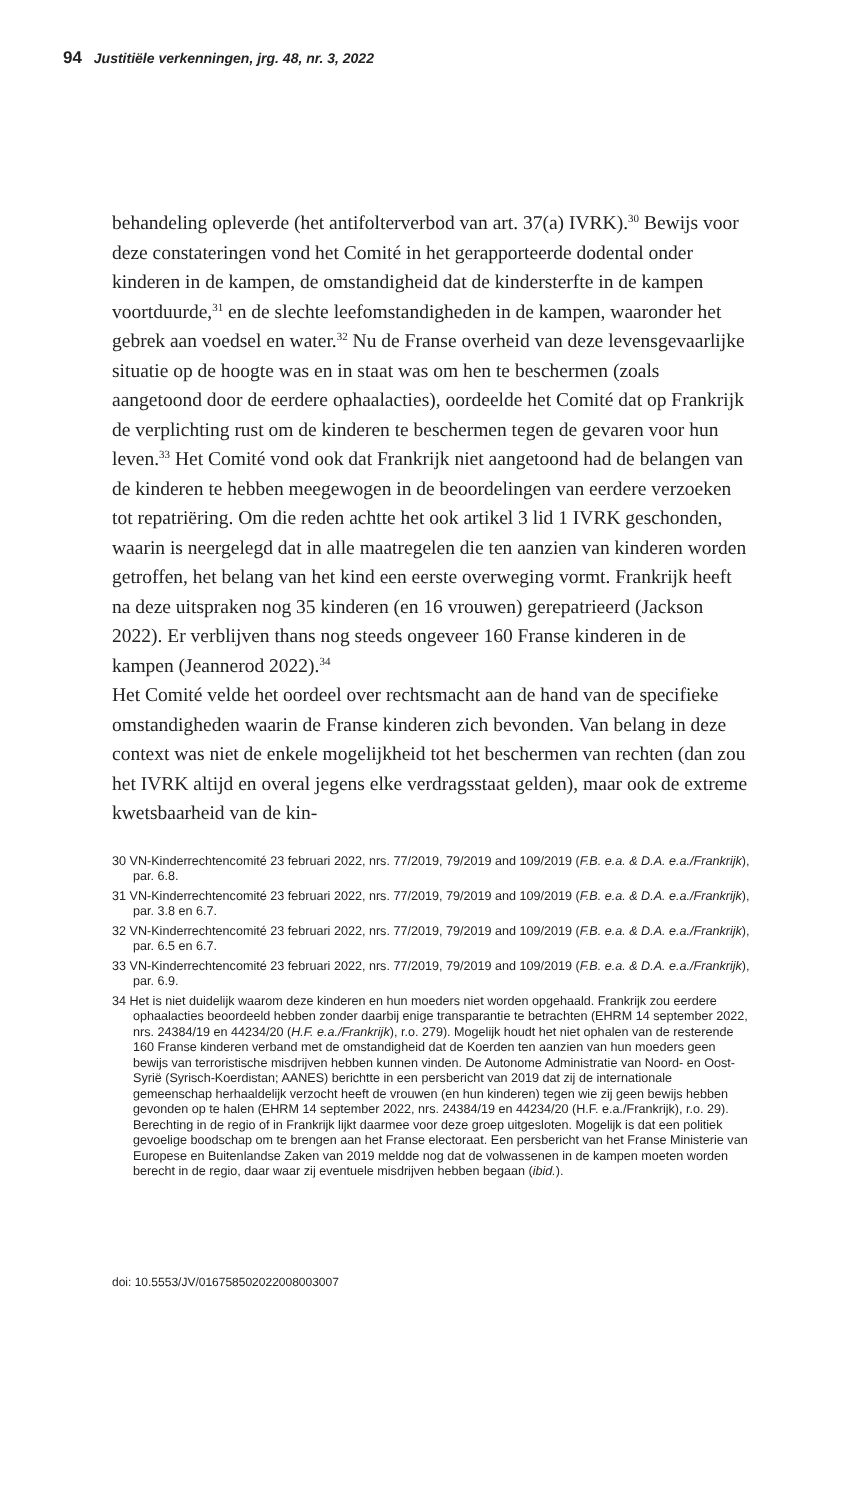94 Justitiële verkenningen, jrg. 48, nr. 3, 2022
behandeling opleverde (het antifolterverbod van art. 37(a) IVRK).<sup>30</sup> Bewijs voor deze constateringen vond het Comité in het gerapporteerde dodental onder kinderen in de kampen, de omstandigheid dat de kindersterfte in de kampen voortduurde,<sup>31</sup> en de slechte leefomstandigheden in de kampen, waaronder het gebrek aan voedsel en water.<sup>32</sup> Nu de Franse overheid van deze levensgevaarlijke situatie op de hoogte was en in staat was om hen te beschermen (zoals aangetoond door de eerdere ophaalacties), oordeelde het Comité dat op Frankrijk de verplichting rust om de kinderen te beschermen tegen de gevaren voor hun leven.<sup>33</sup> Het Comité vond ook dat Frankrijk niet aangetoond had de belangen van de kinderen te hebben meegewogen in de beoordelingen van eerdere verzoeken tot repatriëring. Om die reden achtte het ook artikel 3 lid 1 IVRK geschonden, waarin is neergelegd dat in alle maatregelen die ten aanzien van kinderen worden getroffen, het belang van het kind een eerste overweging vormt. Frankrijk heeft na deze uitspraken nog 35 kinderen (en 16 vrouwen) gerepatrieerd (Jackson 2022). Er verblijven thans nog steeds ongeveer 160 Franse kinderen in de kampen (Jeannerod 2022).<sup>34</sup>
Het Comité velde het oordeel over rechtsmacht aan de hand van de specifieke omstandigheden waarin de Franse kinderen zich bevonden. Van belang in deze context was niet de enkele mogelijkheid tot het beschermen van rechten (dan zou het IVRK altijd en overal jegens elke verdragsstaat gelden), maar ook de extreme kwetsbaarheid van de kin-
30 VN-Kinderrechtencomité 23 februari 2022, nrs. 77/2019, 79/2019 and 109/2019 (F.B. e.a. & D.A. e.a./Frankrijk), par. 6.8.
31 VN-Kinderrechtencomité 23 februari 2022, nrs. 77/2019, 79/2019 and 109/2019 (F.B. e.a. & D.A. e.a./Frankrijk), par. 3.8 en 6.7.
32 VN-Kinderrechtencomité 23 februari 2022, nrs. 77/2019, 79/2019 and 109/2019 (F.B. e.a. & D.A. e.a./Frankrijk), par. 6.5 en 6.7.
33 VN-Kinderrechtencomité 23 februari 2022, nrs. 77/2019, 79/2019 and 109/2019 (F.B. e.a. & D.A. e.a./Frankrijk), par. 6.9.
34 Het is niet duidelijk waarom deze kinderen en hun moeders niet worden opgehaald. Frankrijk zou eerdere ophaalacties beoordeeld hebben zonder daarbij enige transparantie te betrachten (EHRM 14 september 2022, nrs. 24384/19 en 44234/20 (H.F. e.a./Frankrijk), r.o. 279). Mogelijk houdt het niet ophalen van de resterende 160 Franse kinderen verband met de omstandigheid dat de Koerden ten aanzien van hun moeders geen bewijs van terroristische misdrijven hebben kunnen vinden. De Autonome Administratie van Noord- en Oost-Syrië (Syrisch-Koerdistan; AANES) berichtte in een persbericht van 2019 dat zij de internationale gemeenschap herhaaldelijk verzocht heeft de vrouwen (en hun kinderen) tegen wie zij geen bewijs hebben gevonden op te halen (EHRM 14 september 2022, nrs. 24384/19 en 44234/20 (H.F. e.a./Frankrijk), r.o. 29). Berechting in de regio of in Frankrijk lijkt daarmee voor deze groep uitgesloten. Mogelijk is dat een politiek gevoelige boodschap om te brengen aan het Franse electoraat. Een persbericht van het Franse Ministerie van Europese en Buitenlandse Zaken van 2019 meldde nog dat de volwassenen in de kampen moeten worden berecht in de regio, daar waar zij eventuele misdrijven hebben begaan (ibid.).
doi: 10.5553/JV/016758502022008003007